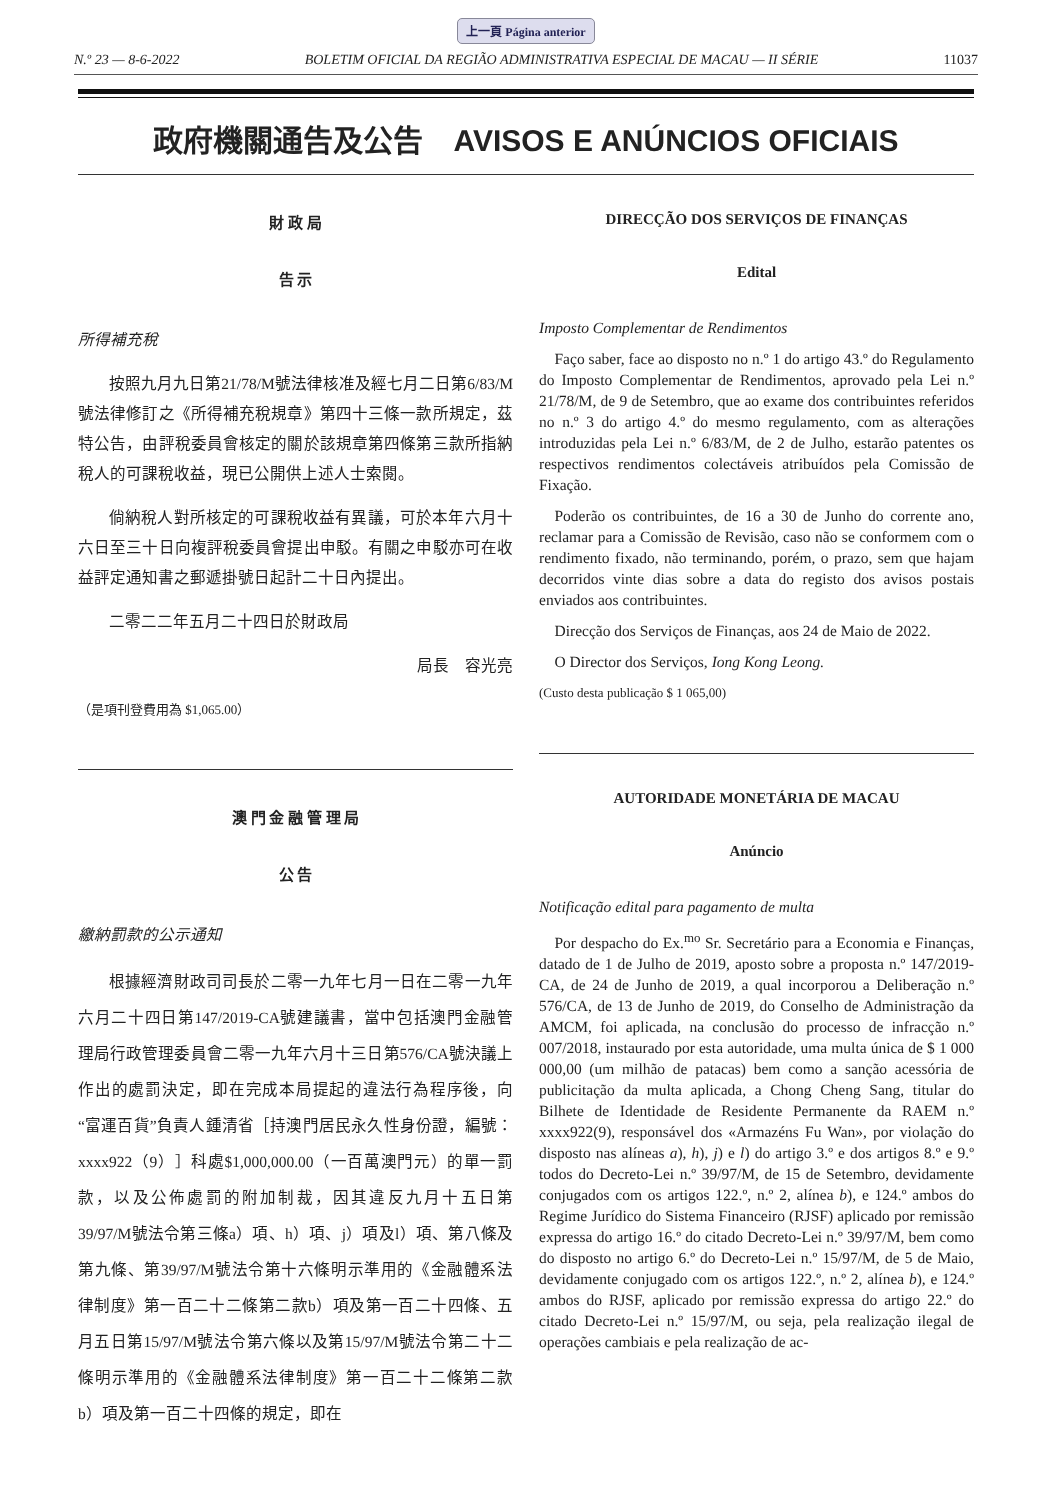上一頁 Página anterior
N.º 23 — 8-6-2022 BOLETIM OFICIAL DA REGIÃO ADMINISTRATIVA ESPECIAL DE MACAU — II SÉRIE 11037
政府機關通告及公告　AVISOS E ANÚNCIOS OFICIAIS
財 政 局
告 示
所得補充稅
按照九月九日第21/78/M號法律核准及經七月二日第6/83/M號法律修訂之《所得補充稅規章》第四十三條一款所規定，茲特公告，由評稅委員會核定的關於該規章第四條第三款所指納稅人的可課稅收益，現已公開供上述人士索閱。
倘納稅人對所核定的可課稅收益有異議，可於本年六月十六日至三十日向複評稅委員會提出申駁。有關之申駁亦可在收益評定通知書之郵遞掛號日起計二十日內提出。
二零二二年五月二十四日於財政局
局長　容光亮
（是項刊登費用為 $1,065.00）
澳 門 金 融 管 理 局
公 告
繳納罰款的公示通知
根據經濟財政司司長於二零一九年七月一日在二零一九年六月二十四日第147/2019-CA號建議書，當中包括澳門金融管理局行政管理委員會二零一九年六月十三日第576/CA號決議上作出的處罰決定，即在完成本局提起的違法行為程序後，向“富運百貨”負責人鍾清省［持澳門居民永久性身份證，編號：xxxx922（9）］科處$1,000,000.00（一百萬澳門元）的單一罰款，以及公佈處罰的附加制裁，因其違反九月十五日第39/97/M號法令第三條a）項、h）項、j）項及l）項、第八條及第九條、第39/97/M號法令第十六條明示準用的《金融體系法律制度》第一百二十二條第二款b）項及第一百二十四條、五月五日第15/97/M號法令第六條以及第15/97/M號法令第二十二條明示準用的《金融體系法律制度》第一百二十二條第二款b）項及第一百二十四條的規定，即在
DIRECÇÃO DOS SERVIÇOS DE FINANÇAS
Edital
Imposto Complementar de Rendimentos
Faço saber, face ao disposto no n.º 1 do artigo 43.º do Regulamento do Imposto Complementar de Rendimentos, aprovado pela Lei n.º 21/78/M, de 9 de Setembro, que ao exame dos contribuintes referidos no n.º 3 do artigo 4.º do mesmo regulamento, com as alterações introduzidas pela Lei n.º 6/83/M, de 2 de Julho, estarão patentes os respectivos rendimentos colectáveis atribuídos pela Comissão de Fixação.
Poderão os contribuintes, de 16 a 30 de Junho do corrente ano, reclamar para a Comissão de Revisão, caso não se conformem com o rendimento fixado, não terminando, porém, o prazo, sem que hajam decorridos vinte dias sobre a data do registo dos avisos postais enviados aos contribuintes.
Direcção dos Serviços de Finanças, aos 24 de Maio de 2022.
O Director dos Serviços, Iong Kong Leong.
(Custo desta publicação $ 1 065,00)
AUTORIDADE MONETÁRIA DE MACAU
Anúncio
Notificação edital para pagamento de multa
Por despacho do Ex.<sup>mo</sup> Sr. Secretário para a Economia e Finanças, datado de 1 de Julho de 2019, aposto sobre a proposta n.º 147/2019-CA, de 24 de Junho de 2019, a qual incorporou a Deliberação n.º 576/CA, de 13 de Junho de 2019, do Conselho de Administração da AMCM, foi aplicada, na conclusão do processo de infracção n.º 007/2018, instaurado por esta autoridade, uma multa única de $ 1 000 000,00 (um milhão de patacas) bem como a sanção acessória de publicitação da multa aplicada, a Chong Cheng Sang, titular do Bilhete de Identidade de Residente Permanente da RAEM n.º xxxx922(9), responsável dos «Armazéns Fu Wan», por violação do disposto nas alíneas a), h), j) e l) do artigo 3.º e dos artigos 8.º e 9.º todos do Decreto-Lei n.º 39/97/M, de 15 de Setembro, devidamente conjugados com os artigos 122.º, n.º 2, alínea b), e 124.º ambos do Regime Jurídico do Sistema Financeiro (RJSF) aplicado por remissão expressa do artigo 16.º do citado Decreto-Lei n.º 39/97/M, bem como do disposto no artigo 6.º do Decreto-Lei n.º 15/97/M, de 5 de Maio, devidamente conjugado com os artigos 122.º, n.º 2, alínea b), e 124.º ambos do RJSF, aplicado por remissão expressa do artigo 22.º do citado Decreto-Lei n.º 15/97/M, ou seja, pela realização ilegal de operações cambiais e pela realização de ac-